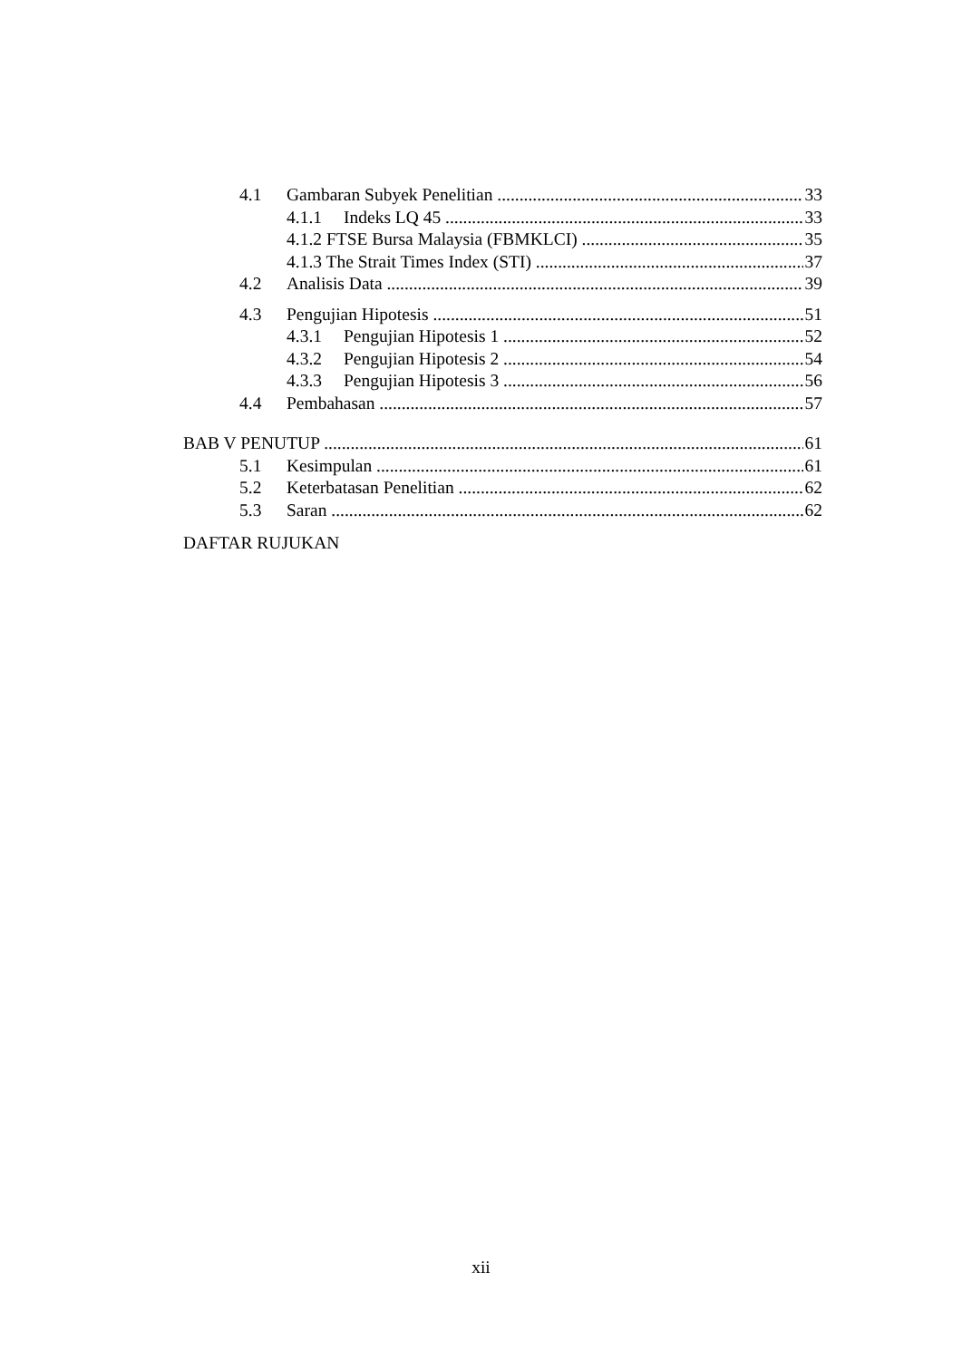4.1 Gambaran Subyek Penelitian 33
4.1.1 Indeks LQ 45 33
4.1.2 FTSE Bursa Malaysia (FBMKLCI) 35
4.1.3 The Strait Times Index (STI) 37
4.2 Analisis Data 39
4.3 Pengujian Hipotesis 51
4.3.1 Pengujian Hipotesis 1 52
4.3.2 Pengujian Hipotesis 2 54
4.3.3 Pengujian Hipotesis 3 56
4.4 Pembahasan 57
BAB V PENUTUP 61
5.1 Kesimpulan 61
5.2 Keterbatasan Penelitian 62
5.3 Saran 62
DAFTAR RUJUKAN
xii